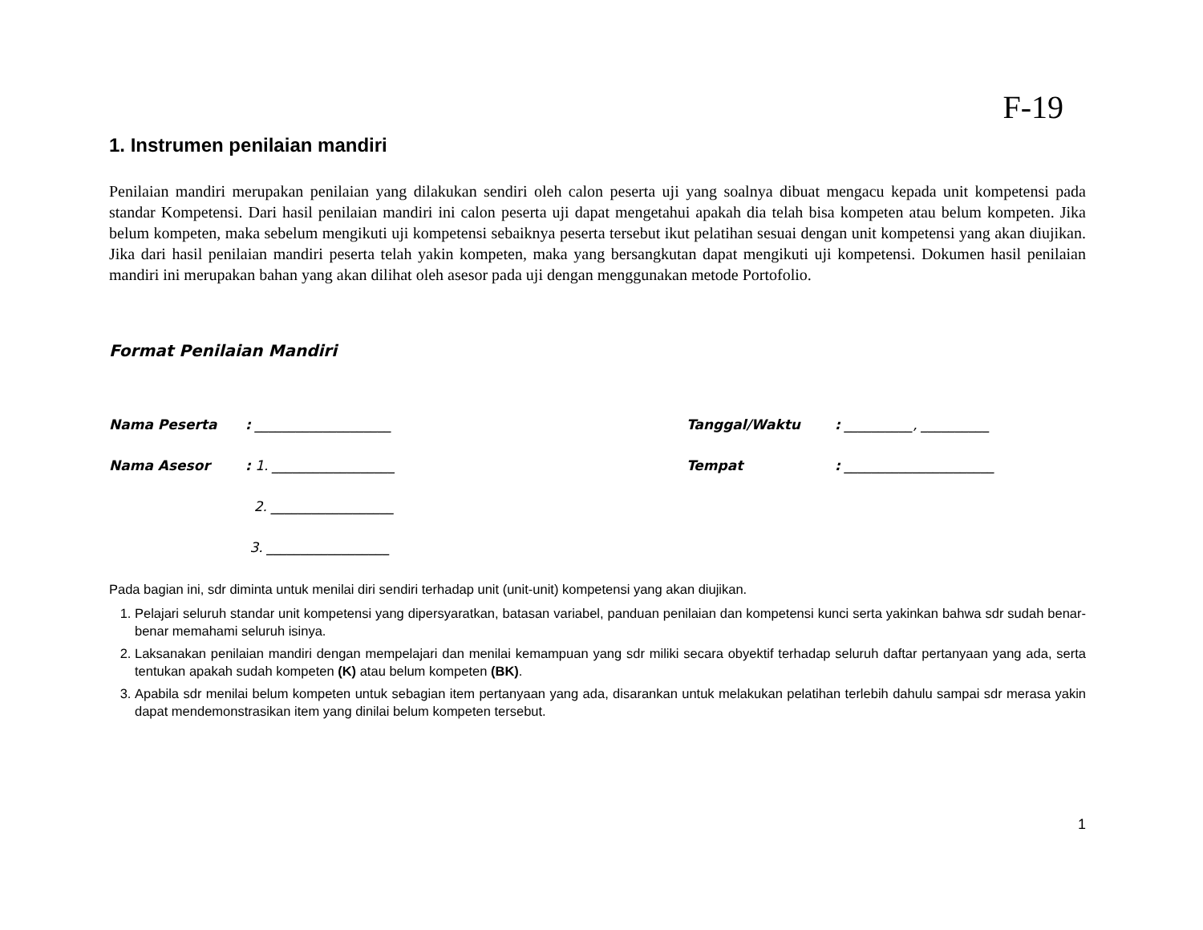F-19
1. Instrumen penilaian mandiri
Penilaian mandiri merupakan penilaian yang dilakukan sendiri oleh calon peserta uji yang soalnya dibuat mengacu kepada unit kompetensi pada standar Kompetensi. Dari hasil penilaian mandiri ini calon peserta uji dapat mengetahui apakah dia telah bisa kompeten atau belum kompeten. Jika belum kompeten, maka sebelum mengikuti uji kompetensi sebaiknya peserta tersebut ikut pelatihan sesuai dengan unit kompetensi yang akan diujikan. Jika dari hasil penilaian mandiri peserta telah yakin kompeten, maka yang bersangkutan dapat mengikuti uji kompetensi. Dokumen hasil penilaian mandiri ini merupakan bahan yang akan dilihat oleh asesor pada uji dengan menggunakan metode Portofolio.
Format Penilaian Mandiri
Nama Peserta: ____________________ Tanggal/Waktu: __________, __________
Nama Asesor: 1. __________________ Tempat: ______________________
2. __________________
3. __________________
Pada bagian ini, sdr diminta untuk menilai diri sendiri terhadap unit (unit-unit) kompetensi yang akan diujikan.
1. Pelajari seluruh standar unit kompetensi yang dipersyaratkan, batasan variabel, panduan penilaian dan kompetensi kunci serta yakinkan bahwa sdr sudah benar-benar memahami seluruh isinya.
2. Laksanakan penilaian mandiri dengan mempelajari dan menilai kemampuan yang sdr miliki secara obyektif terhadap seluruh daftar pertanyaan yang ada, serta tentukan apakah sudah kompeten (K) atau belum kompeten (BK).
3. Apabila sdr menilai belum kompeten untuk sebagian item pertanyaan yang ada, disarankan untuk melakukan pelatihan terlebih dahulu sampai sdr merasa yakin dapat mendemonstrasikan item yang dinilai belum kompeten tersebut.
1